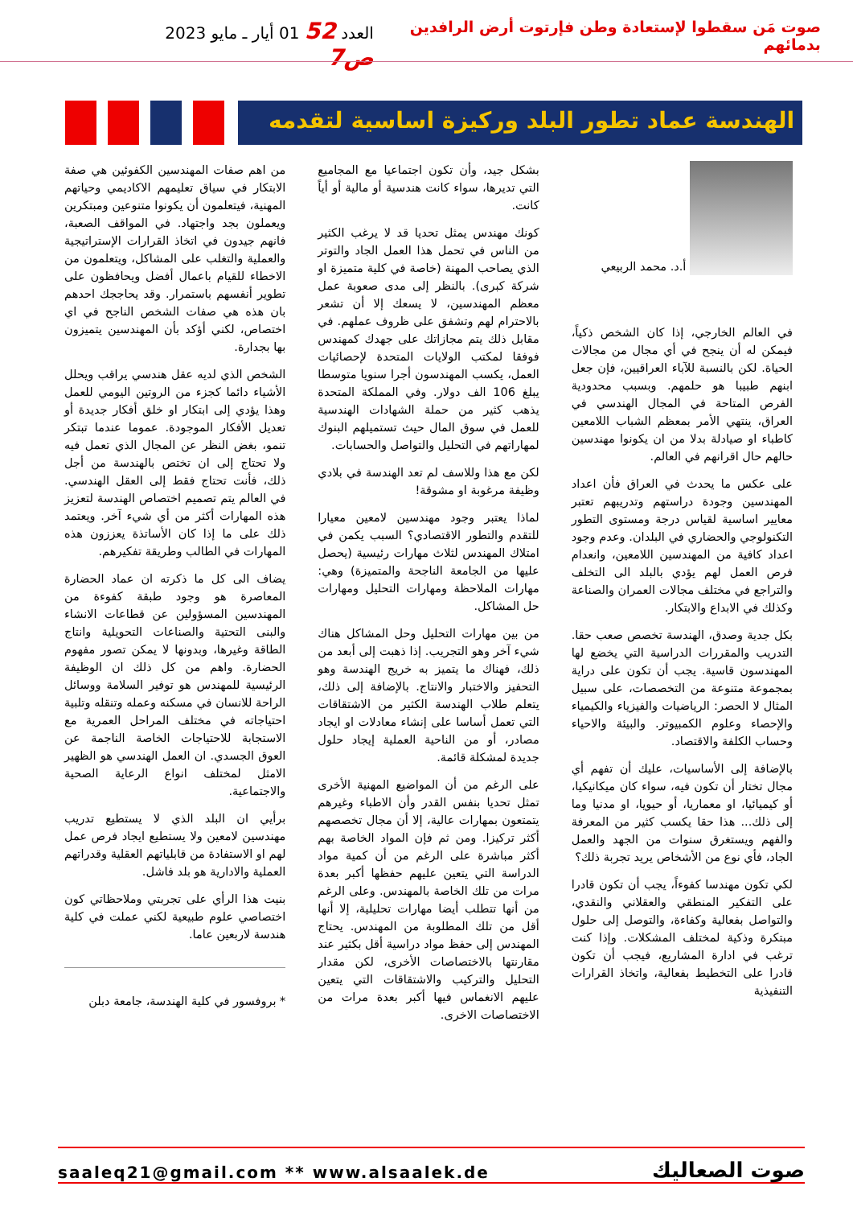صوت مَن سقطوا لإستعادة وطن فإرتوت أرض الرافدين بدمائهم
العدد 52 01 أيار ـ مايو 2023 ص7
الهندسة عماد تطور البلد وركيزة اساسية لتقدمه
أ.د. محمد الربيعي
في العالم الخارجي، إذا كان الشخص ذكياً، فيمكن له أن ينجح في أي مجال من مجالات الحياة. لكن بالنسبة للآباء العراقيين، فإن جعل ابنهم طبيبا هو حلمهم. وبسبب محدودية الفرص المتاحة في المجال الهندسي في العراق، ينتهي الأمر بمعظم الشباب اللامعين كاطباء او صيادلة بدلا من ان يكونوا مهندسين حالهم حال اقرانهم في العالم.
على عكس ما يحدث في العراق فأن اعداد المهندسين وجودة دراستهم وتدريبهم تعتبر معايير اساسية لقياس درجة ومستوى التطور التكنولوجي والحضاري في البلدان. وعدم وجود اعداد كافية من المهندسين اللامعين، وانعدام فرص العمل لهم يؤدي بالبلد الى التخلف والتراجع في مختلف مجالات العمران والصناعة وكذلك في الابداع والابتكار.
بكل جدية وصدق، الهندسة تخصص صعب حقا. التدريب والمقررات الدراسية التي يخضع لها المهندسون قاسية. يجب أن تكون على دراية بمجموعة متنوعة من التخصصات، على سبيل المثال لا الحصر: الرياضيات والفيزياء والكيمياء والإحصاء وعلوم الكمبيوتر. والبيئة والاحياء وحساب الكلفة والاقتصاد.
بالإضافة إلى الأساسيات، عليك أن تفهم أي مجال تختار أن تكون فيه، سواء كان ميكانيكيا، أو كيميائيا، او معماريا، أو حيويا، او مدنيا وما إلى ذلك... هذا حقا يكسب كثير من المعرفة والفهم ويستغرق سنوات من الجهد والعمل الجاد، فأي نوع من الأشخاص يريد تجربة ذلك؟
لكي تكون مهندسا كفوءاً، يجب أن تكون قادرا على التفكير المنطقي والعقلاني والنقدي، والتواصل بفعالية وكفاءة، والتوصل إلى حلول مبتكرة وذكية لمختلف المشكلات. وإذا كنت ترغب في ادارة المشاريع، فيجب أن تكون قادرا على التخطيط بفعالية، واتخاذ القرارات التنفيذية
بشكل جيد، وأن تكون اجتماعيا مع المجاميع التي تديرها، سواء كانت هندسية أو مالية أو أياً كانت.
كونك مهندس يمثل تحديا قد لا يرغب الكثير من الناس في تحمل هذا العمل الجاد والتوتر الذي يصاحب المهنة (خاصة في كلية متميزة او شركة كبرى). بالنظر إلى مدى صعوبة عمل معظم المهندسين، لا يسعك إلا أن تشعر بالاحترام لهم وتشفق على ظروف عملهم. في مقابل ذلك يتم مجازاتك على جهدك كمهندس فوفقا لمكتب الولايات المتحدة لإحصائيات العمل، يكسب المهندسون أجرا سنويا متوسطا يبلغ 106 الف دولار. وفي المملكة المتحدة يذهب كثير من حملة الشهادات الهندسية للعمل في سوق المال حيث تستميلهم البنوك لمهاراتهم في التحليل والتواصل والحسابات.
لكن مع هذا وللاسف لم تعد الهندسة في بلادي وظيفة مرغوبة او مشوقة!
لماذا يعتبر وجود مهندسين لامعين معيارا للتقدم والتطور الاقتصادي؟ السبب يكمن في امتلاك المهندس لثلاث مهارات رئيسية (يحصل عليها من الجامعة الناجحة والمتميزة) وهي: مهارات الملاحظة ومهارات التحليل ومهارات حل المشاكل.
من بين مهارات التحليل وحل المشاكل هناك شيء آخر وهو التجريب. إذا ذهبت إلى أبعد من ذلك، فهناك ما يتميز به خريج الهندسة وهو التحفيز والاختبار والانتاج. بالإضافة إلى ذلك، يتعلم طلاب الهندسة الكثير من الاشتقاقات التي تعمل أساسا على إنشاء معادلات او ايجاد مصادر، أو من الناحية العملية إيجاد حلول جديدة لمشكلة قائمة.
على الرغم من أن المواضيع المهنية الأخرى تمثل تحديا بنفس القدر وأن الاطباء وغيرهم يتمتعون بمهارات عالية، إلا أن مجال تخصصهم أكثر تركيزا. ومن ثم فإن المواد الخاصة بهم أكثر مباشرة على الرغم من أن كمية مواد الدراسة التي يتعين عليهم حفظها أكبر بعدة مرات من تلك الخاصة بالمهندس. وعلى الرغم من أنها تتطلب أيضا مهارات تحليلية، إلا أنها أقل من تلك المطلوبة من المهندس. يحتاج المهندس إلى حفظ مواد دراسية أقل بكثير عند مقارنتها بالاختصاصات الأخرى، لكن مقدار التحليل والتركيب والاشتقاقات التي يتعين عليهم الانغماس فيها أكبر بعدة مرات من الاختصاصات الاخرى.
من اهم صفات المهندسين الكفوئين هي صفة الابتكار في سياق تعليمهم الاكاديمي وحياتهم المهنية، فيتعلمون أن يكونوا متنوعين ومبتكرين ويعملون بجد واجتهاد. في المواقف الصعبة، فانهم جيدون في اتخاذ القرارات الإستراتيجية والعملية والتغلب على المشاكل، ويتعلمون من الاخطاء للقيام باعمال أفضل ويحافظون على تطوير أنفسهم باستمرار. وقد يحاججك احدهم بان هذه هي صفات الشخص الناجح في اي اختصاص، لكني أؤكد بأن المهندسين يتميزون بها بجدارة.
الشخص الذي لديه عقل هندسي يراقب ويحلل الأشياء دائما كجزء من الروتين اليومي للعمل وهذا يؤدي إلى ابتكار او خلق أفكار جديدة أو تعديل الأفكار الموجودة. عموما عندما تبتكر تنمو، بغض النظر عن المجال الذي تعمل فيه ولا تحتاج إلى ان تختص بالهندسة من أجل ذلك، فأنت تحتاج فقط إلى العقل الهندسي. في العالم يتم تصميم اختصاص الهندسة لتعزيز هذه المهارات أكثر من أي شيء آخر. ويعتمد ذلك على ما إذا كان الأساتذة يعززون هذه المهارات في الطالب وطريقة تفكيرهم.
يضاف الى كل ما ذكرته ان عماد الحضارة المعاصرة هو وجود طبقة كفوءة من المهندسين المسؤولين عن قطاعات الانشاء والبنى التحتية والصناعات التحويلية وانتاج الطاقة وغيرها، وبدونها لا يمكن تصور مفهوم الحضارة. واهم من كل ذلك ان الوظيفة الرئيسية للمهندس هو توفير السلامة ووسائل الراحة للانسان في مسكنه وعمله وتنقله وتلبية احتياجاته في مختلف المراحل العمرية مع الاستجابة للاحتياجات الخاصة الناجمة عن العوق الجسدي. ان العمل الهندسي هو الظهير الامثل لمختلف انواع الرعاية الصحية والاجتماعية.
برأيي ان البلد الذي لا يستطيع تدريب مهندسين لامعين ولا يستطيع ايجاد فرص عمل لهم او الاستفادة من قابلياتهم العقلية وقدراتهم العملية والادارية هو بلد فاشل.
بنيت هذا الرأي على تجربتي وملاحظاتي كون اختصاصي علوم طبيعية لكني عملت في كلية هندسة لاربعين عاما.
* بروفسور في كلية الهندسة، جامعة دبلن
saaleq21@gmail.com ** www.alsaalek.de صوت الصعاليك